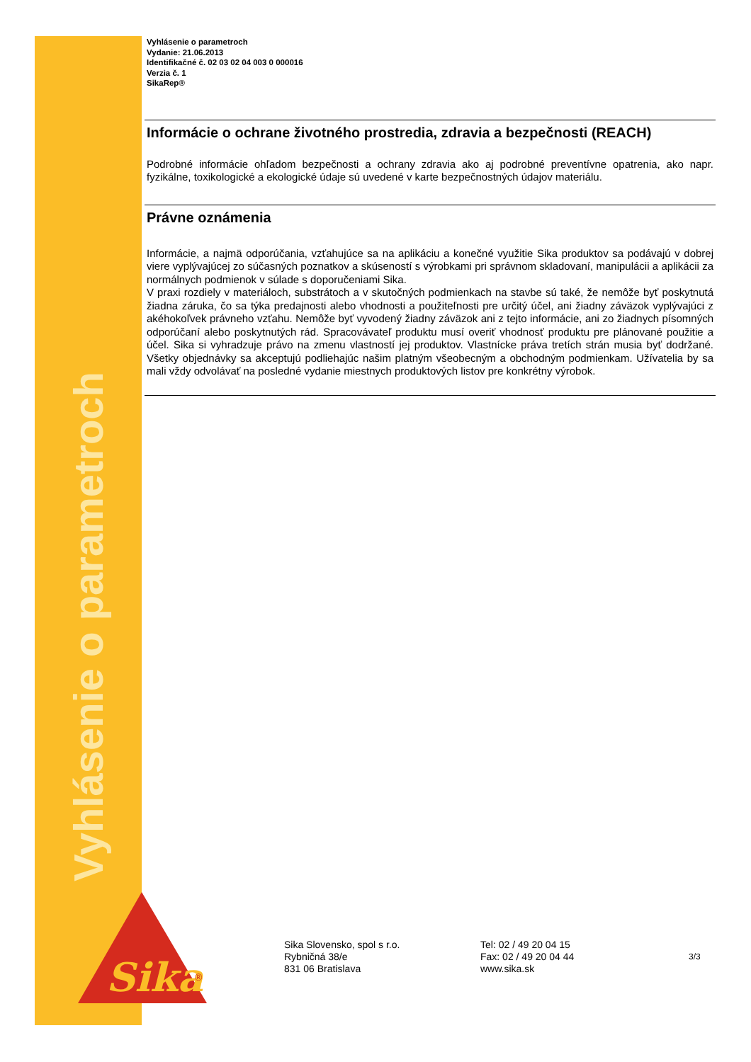Vyhlásenie o parametroch
Sika
®
Vyhlásenie o parametroch
Vydanie: 21.06.2013
Identifikačné č. 02 03 02 04 003 0 000016
Verzia č. 1
SikaRep®
Informácie o ochrane životného prostredia, zdravia a bezpečnosti (REACH)
Podrobné informácie ohľadom bezpečnosti a ochrany zdravia ako aj podrobné preventívne opatrenia, ako napr. fyzikálne, toxikologické a ekologické údaje sú uvedené v karte bezpečnostných údajov materiálu.
Právne oznámenia
Informácie, a najmä odporúčania, vzťahujúce sa na aplikáciu a konečné využitie Sika produktov sa podávajú v dobrej viere vyplývajúcej zo súčasných poznatkov a skúseností s výrobkami pri správnom skladovaní, manipulácii a aplikácii za normálnych podmienok v súlade s doporučeniami Sika.
V praxi rozdiely v materiáloch, substrátoch a v skutočných podmienkach na stavbe sú také, že nemôže byť poskytnutá žiadna záruka, čo sa týka predajnosti alebo vhodnosti a použiteľnosti pre určitý účel, ani žiadny záväzok vyplývajúci z akéhokoľvek právneho vzťahu. Nemôže byť vyvodený žiadny záväzok ani z tejto informácie, ani zo žiadnych písomných odporúčaní alebo poskytnutých rád. Spracovávateľ produktu musí overiť vhodnosť produktu pre plánované použitie a účel. Sika si vyhradzuje právo na zmenu vlastností jej produktov. Vlastnícke práva tretích strán musia byť dodržané. Všetky objednávky sa akceptujú podliehajúc našim platným všeobecným a obchodným podmienkam. Užívatelia by sa mali vždy odvolávať na posledné vydanie miestnych produktových listov pre konkrétny výrobok.
Sika Slovensko, spol s r.o.
Rybničná 38/e
831 06 Bratislava
Tel: 02 / 49 20 04 15
Fax: 02 / 49 20 04 44
www.sika.sk
3/3